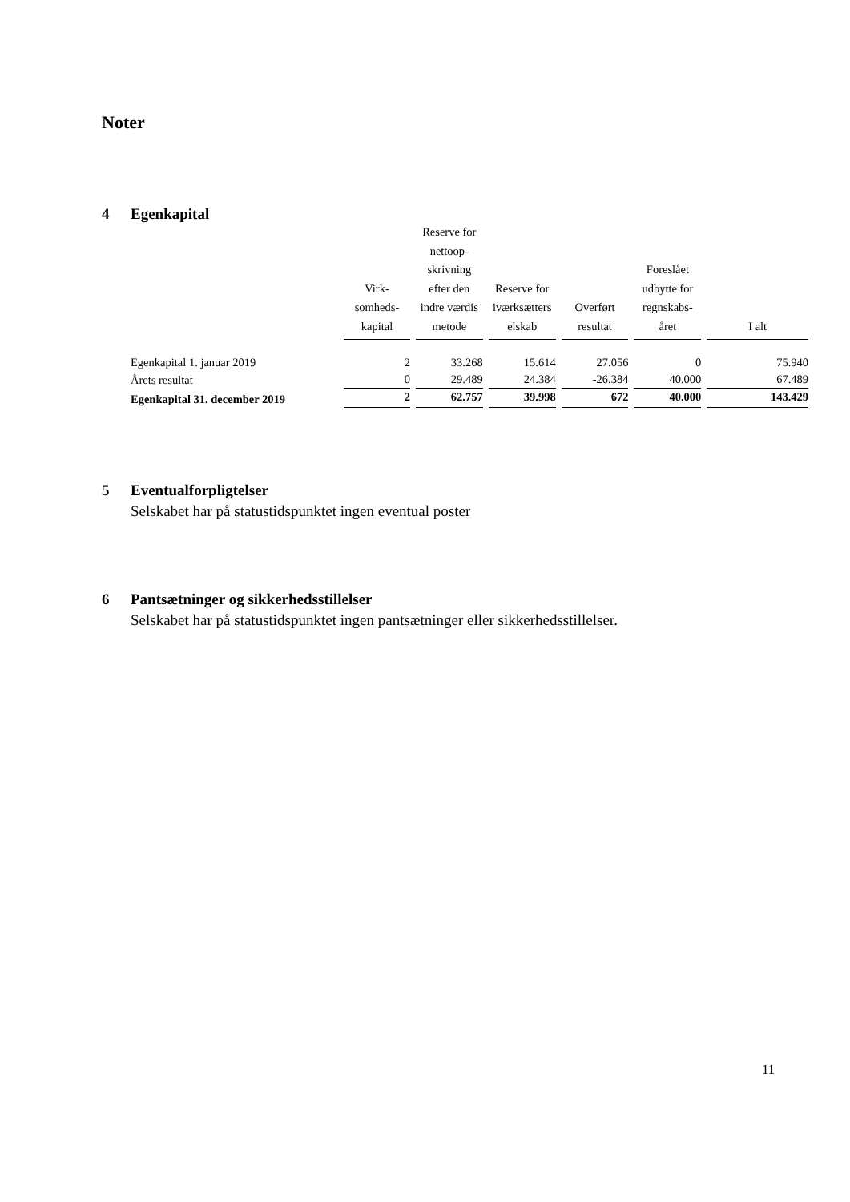Noter
4 Egenkapital
| | Virk- somheds- kapital | Reserve for nettoop- skrivning efter den indre værdis metode | Reserve for iværksætters elskab | Overført resultat | Foreslået udbytte for regnskabs- året | I alt |
| --- | --- | --- | --- | --- | --- | --- |
| Egenkapital 1. januar 2019 | 2 | 33.268 | 15.614 | 27.056 | 0 | 75.940 |
| Årets resultat | 0 | 29.489 | 24.384 | -26.384 | 40.000 | 67.489 |
| Egenkapital 31. december 2019 | 2 | 62.757 | 39.998 | 672 | 40.000 | 143.429 |
5 Eventualforpligtelser
Selskabet har på statustidspunktet ingen eventual poster
6 Pantsætninger og sikkerhedsstillelser
Selskabet har på statustidspunktet ingen pantsætninger eller sikkerhedsstillelser.
11